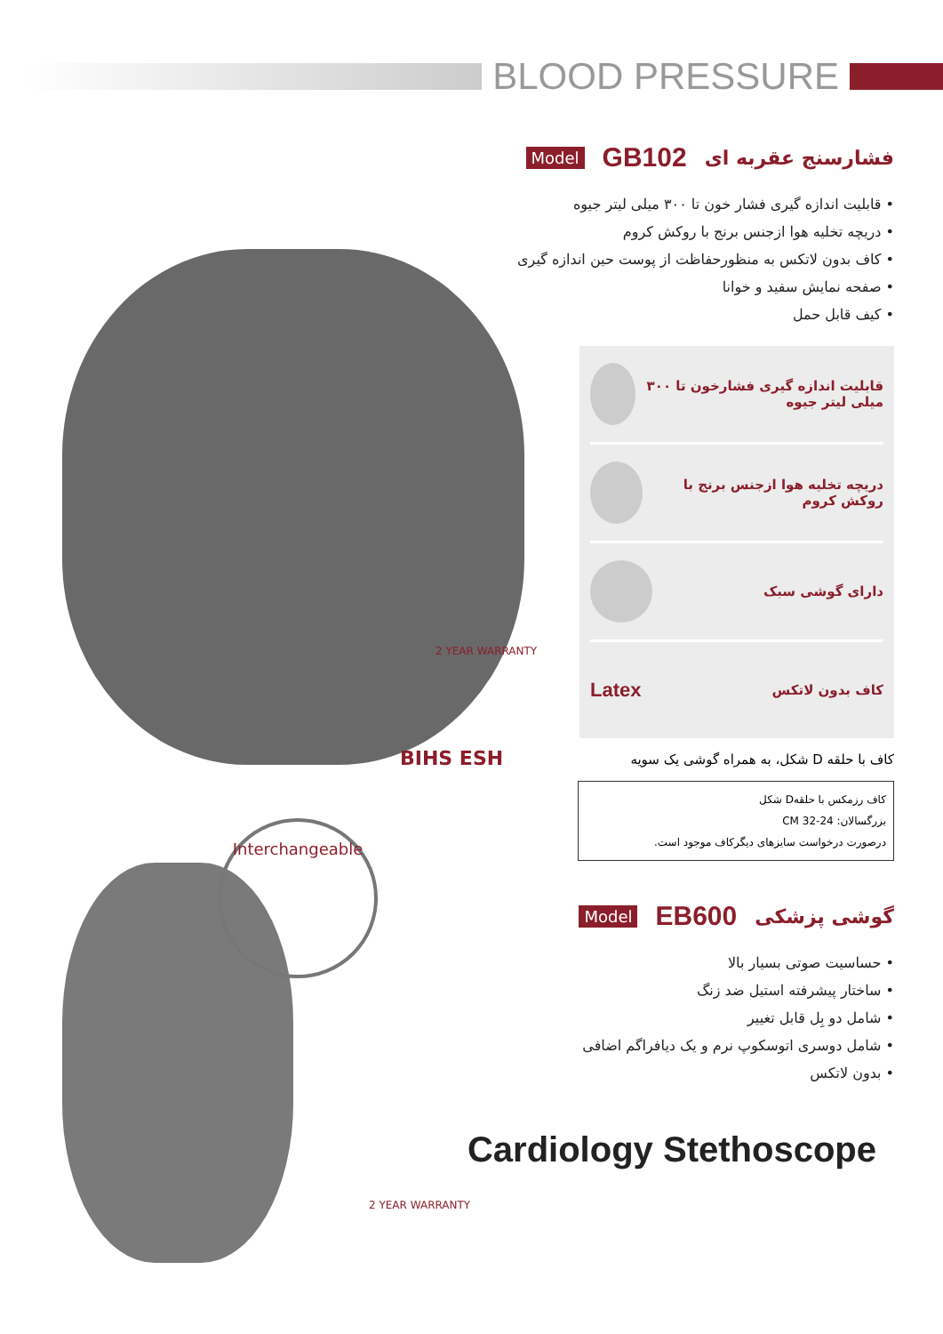BLOOD PRESSURE
فشارسنج عقربه ای GB102 Model
• قابلیت اندازه گیری فشار خون تا ۳۰۰ میلی لیتر جیوه
• دریچه تخلیه هوا ازجنس برنج با روکش کروم
• کاف بدون لاتکس به منظورحفاظت از پوست حین اندازه گیری
• صفحه نمایش سفید و خوانا
• کیف قابل حمل
قابلیت اندازه گیری فشارخون تا ۳۰۰ میلی لیتر جیوه
دریچه تخلیه هوا ازجنس برنج با روکش کروم
دارای گوشی سبک
کاف بدون لاتکس Latex
کاف با حلقه D شکل، به همراه گوشی یک سویه
کاف رزمکس با حلقهD شکل
بزرگسالان: 24-32 CM
درصورت درخواست سایزهای دیگرکاف موجود است.
گوشی پزشکی EB600 Model
• حساسیت صوتی بسیار بالا
• ساختار پیشرفته استیل ضد زنگ
• شامل دو بِل قابل تغییر
• شامل دوسری اتوسکوپ نرم و یک دیافراگم اضافی
• بدون لاتکس
Cardiology Stethoscope
Interchangeable
2 YEAR WARRANTY
BIHS ESH
2 YEAR WARRANTY